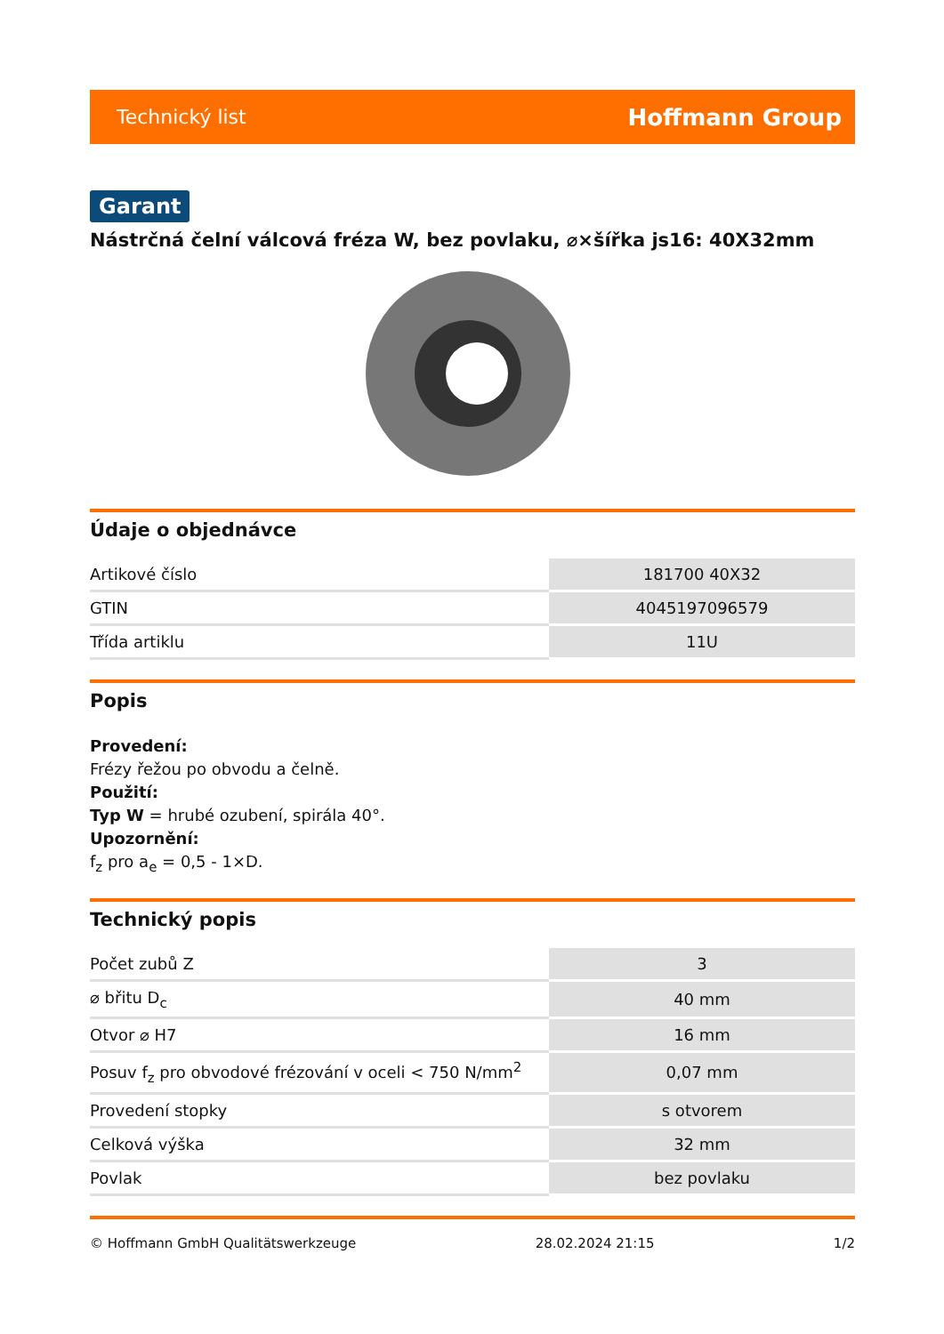Technický list
Hoffmann Group
Garant
Nástrčná čelní válcová fréza W, bez povlaku, ⌀×šířka js16: 40X32mm
Údaje o objednávce
| Artikové číslo | 181700 40X32 |
| GTIN | 4045197096579 |
| Třída artiklu | 11U |
Popis
Provedení:
Frézy řežou po obvodu a čelně.
Použití:
Typ W = hrubé ozubení, spirála 40°.
Upozornění:
f<sub>z</sub> pro a<sub>e</sub> = 0,5 - 1×D.
Technický popis
| Počet zubů Z | 3 |
| ⌀ břitu D<sub>c</sub> | 40 mm |
| Otvor ⌀ H7 | 16 mm |
| Posuv f<sub>z</sub> pro obvodové frézování v oceli < 750 N/mm<sup>2</sup> | 0,07 mm |
| Provedení stopky | s otvorem |
| Celková výška | 32 mm |
| Povlak | bez povlaku |
© Hoffmann GmbH Qualitätswerkzeuge 28.02.2024 21:15 1/2